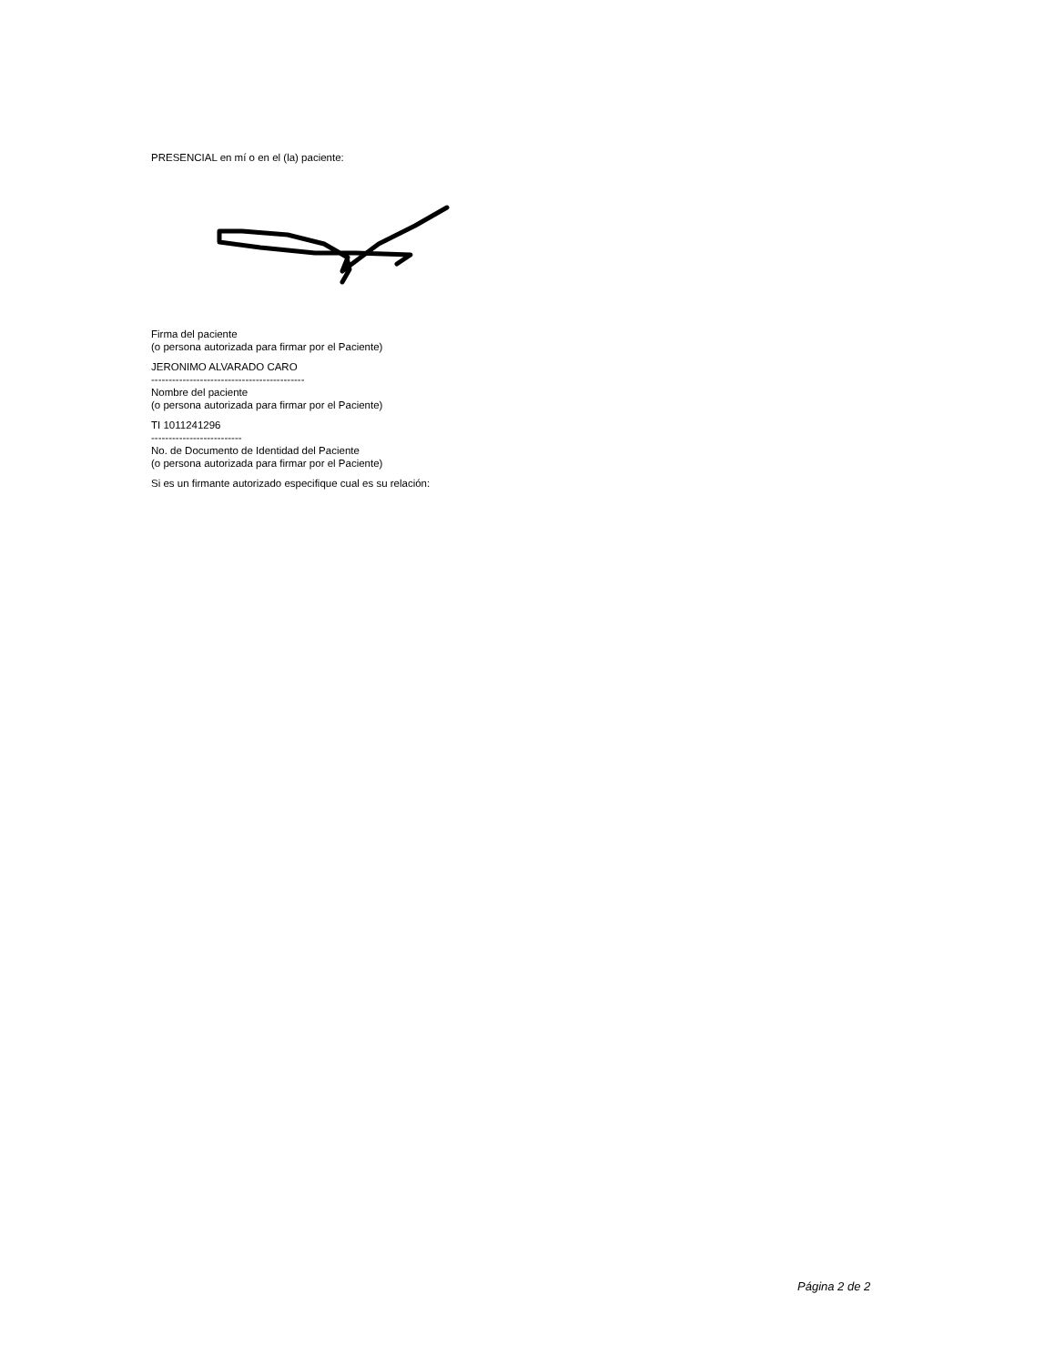PRESENCIAL en mí o en el (la) paciente:
Firma del paciente
(o persona autorizada para firmar por el Paciente)
JERONIMO ALVARADO CARO
--------------------------------------------
Nombre del paciente
(o persona autorizada para firmar por el Paciente)
TI 1011241296
--------------------------
No. de Documento de Identidad del Paciente
(o persona autorizada para firmar por el Paciente)
Si es un firmante autorizado especifique cual es su relación:
Página 2 de 2